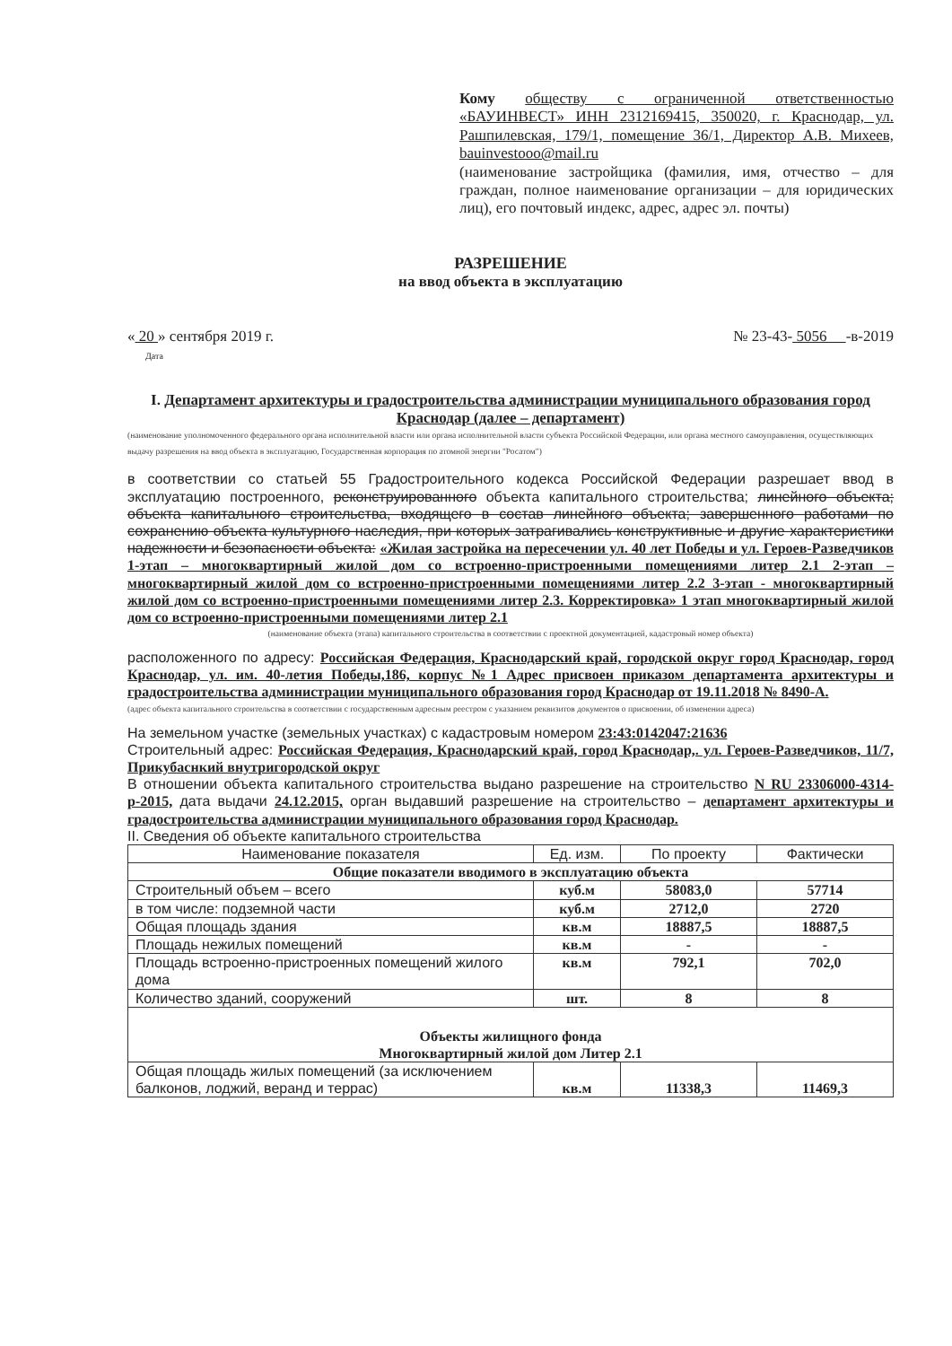Кому обществу с ограниченной ответственностью «БАУИНВЕСТ» ИНН 2312169415, 350020, г. Краснодар, ул. Рашпилевская, 179/1, помещение 36/1, Директор А.В. Михеев, bauinvestooo@mail.ru
(наименование застройщика (фамилия, имя, отчество – для граждан, полное наименование организации – для юридических лиц), его почтовый индекс, адрес, адрес эл. почты)
РАЗРЕШЕНИЕ
на ввод объекта в эксплуатацию
« 20 » сентября 2019 г.
Дата № 23-43- 5056 -в-2019
I. Департамент архитектуры и градостроительства администрации муниципального образования город Краснодар (далее – департамент)
(наименование уполномоченного федерального органа исполнительной власти или органа исполнительной власти субъекта Российской Федерации, или органа местного самоуправления, осуществляющих выдачу разрешения на ввод объекта в эксплуатацию, Государственная корпорация по атомной энергии "Росатом")
в соответствии со статьей 55 Градостроительного кодекса Российской Федерации разрешает ввод в эксплуатацию построенного, реконструированного объекта капитального строительства; линейного объекта; объекта капитального строительства, входящего в состав линейного объекта; завершенного работами по сохранению объекта культурного наследия, при которых затрагивались конструктивные и другие характеристики надежности и безопасности объекта: «Жилая застройка на пересечении ул. 40 лет Победы и ул. Героев-Разведчиков 1-этап – многоквартирный жилой дом со встроенно-пристроенными помещениями литер 2.1 2-этап – многоквартирный жилой дом со встроенно-пристроенными помещениями литер 2.2 3-этап - многоквартирный жилой дом со встроенно-пристроенными помещениями литер 2.3. Корректировка» 1 этап многоквартирный жилой дом со встроенно-пристроенными помещениями литер 2.1
(наименование объекта (этапа) капитального строительства в соответствии с проектной документацией, кадастровый номер объекта)
расположенного по адресу: Российская Федерация, Краснодарский край, городской округ город Краснодар, город Краснодар, ул. им. 40-летия Победы,186, корпус №1 Адрес присвоен приказом департамента архитектуры и градостроительства администрации муниципального образования город Краснодар от 19.11.2018 № 8490-А.
(адрес объекта капитального строительства в соответствии с государственным адресным реестром с указанием реквизитов документов о присвоении, об изменении адреса)
На земельном участке (земельных участках) с кадастровым номером 23:43:0142047:21636
Строительный адрес: Российская Федерация, Краснодарский край, город Краснодар,. ул. Героев-Разведчиков, 11/7, Прикубаснкий внутригородской округ
В отношении объекта капитального строительства выдано разрешение на строительство N RU 23306000-4314-р-2015, дата выдачи 24.12.2015, орган выдавший разрешение на строительство – департамент архитектуры и градостроительства администрации муниципального образования город Краснодар.
II. Сведения об объекте капитального строительства
| Наименование показателя | Ед. изм. | По проекту | Фактически |
| --- | --- | --- | --- |
| Общие показатели вводимого в эксплуатацию объекта | | | |
| Строительный объем – всего | куб.м | 58083,0 | 57714 |
| в том числе: подземной части | куб.м | 2712,0 | 2720 |
| Общая площадь здания | кв.м | 18887,5 | 18887,5 |
| Площадь нежилых помещений | кв.м | - | - |
| Площадь встроенно-пристроенных помещений жилого дома | кв.м | 792,1 | 702,0 |
| Количество зданий, сооружений | шт. | 8 | 8 |
| Объекты жилищного фонда Многоквартирный жилой дом Литер 2.1 | | | |
| Общая площадь жилых помещений (за исключением балконов, лоджий, веранд и террас) | кв.м | 11338,3 | 11469,3 |